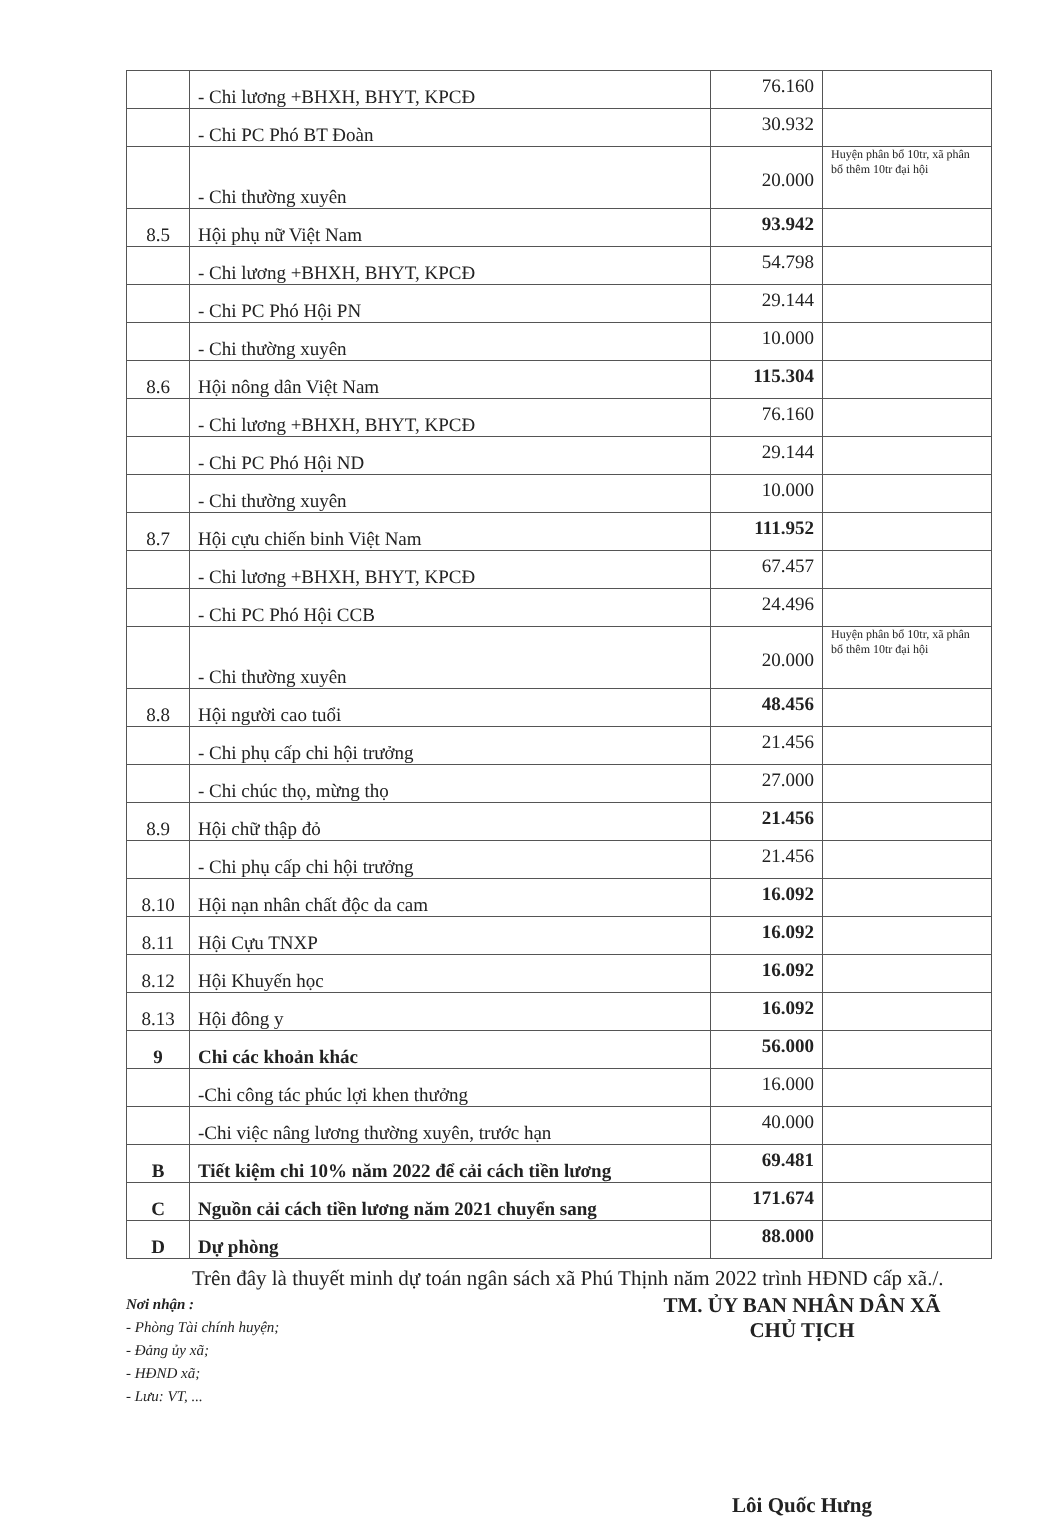| | - Chi lương +BHXH, BHYT, KPCĐ | 76.160 | |
| | - Chi PC Phó BT Đoàn | 30.932 | |
| | - Chi thường xuyên | 20.000 | Huyện phân bổ 10tr, xã phân bổ thêm 10tr đại hội |
| 8.5 | Hội phụ nữ Việt Nam | 93.942 | |
| | - Chi lương +BHXH, BHYT, KPCĐ | 54.798 | |
| | - Chi PC Phó Hội PN | 29.144 | |
| | - Chi thường xuyên | 10.000 | |
| 8.6 | Hội nông dân Việt Nam | 115.304 | |
| | - Chi lương +BHXH, BHYT, KPCĐ | 76.160 | |
| | - Chi PC Phó Hội ND | 29.144 | |
| | - Chi thường xuyên | 10.000 | |
| 8.7 | Hội cựu chiến binh Việt Nam | 111.952 | |
| | - Chi lương +BHXH, BHYT, KPCĐ | 67.457 | |
| | - Chi PC Phó Hội CCB | 24.496 | |
| | - Chi thường xuyên | 20.000 | Huyện phân bổ 10tr, xã phân bổ thêm 10tr đại hội |
| 8.8 | Hội người cao tuổi | 48.456 | |
| | - Chi phụ cấp chi hội trưởng | 21.456 | |
| | - Chi chúc thọ, mừng thọ | 27.000 | |
| 8.9 | Hội chữ thập đỏ | 21.456 | |
| | - Chi phụ cấp chi hội trưởng | 21.456 | |
| 8.10 | Hội nạn nhân chất độc da cam | 16.092 | |
| 8.11 | Hội Cựu TNXP | 16.092 | |
| 8.12 | Hội Khuyến học | 16.092 | |
| 8.13 | Hội đông y | 16.092 | |
| 9 | Chi các khoản khác | 56.000 | |
| | -Chi công tác phúc lợi khen thưởng | 16.000 | |
| | -Chi việc nâng lương thường xuyên, trước hạn | 40.000 | |
| B | Tiết kiệm chi 10% năm 2022 để cải cách tiền lương | 69.481 | |
| C | Nguồn cải cách tiền lương năm 2021 chuyển sang | 171.674 | |
| D | Dự phòng | 88.000 | |
Trên đây là thuyết minh dự toán ngân sách xã Phú Thịnh năm 2022 trình HĐND cấp xã./.
Nơi nhận :
- Phòng Tài chính huyện;
- Đảng ủy xã;
- HĐND xã;
- Lưu: VT, ...
TM. ỦY BAN NHÂN DÂN XÃ
CHỦ TỊCH
Lôi Quốc Hưng